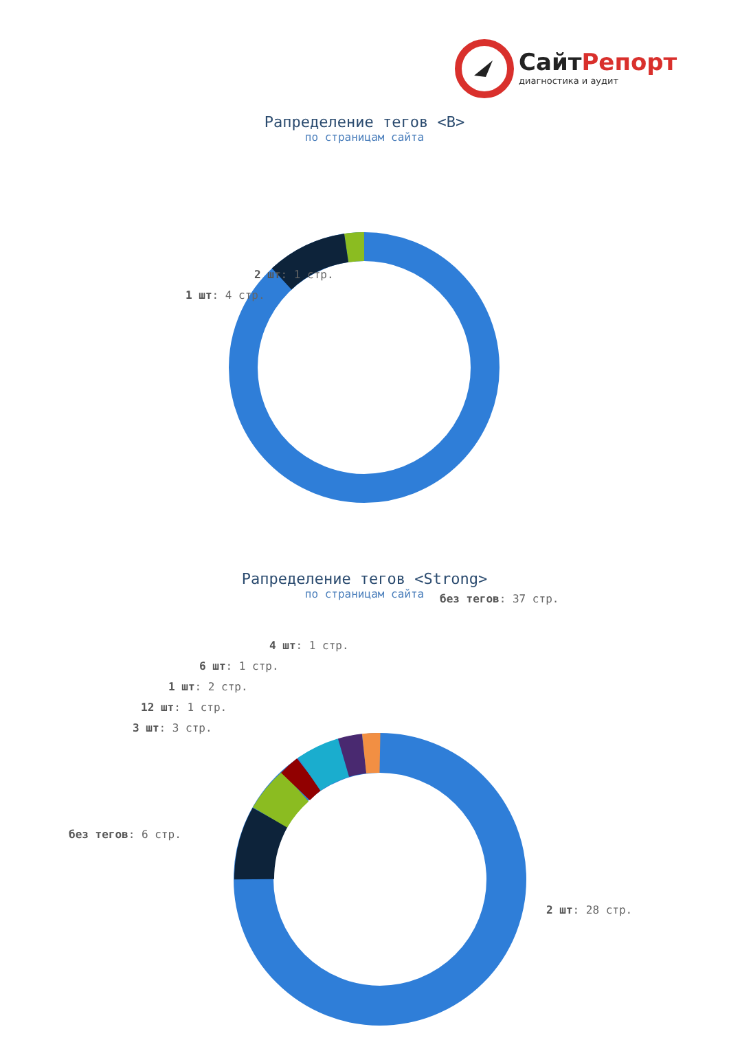СайтРепорт
диагностика и аудит
Рапределение тегов <B>
по страницам сайта
2 шт: 1 стр.
1 шт: 4 стр.
без тегов: 37 стр.
Рапределение тегов <Strong>
по страницам сайта
4 шт: 1 стр.
6 шт: 1 стр.
1 шт: 2 стр.
12 шт: 1 стр.
3 шт: 3 стр.
без тегов: 6 стр.
2 шт: 28 стр.